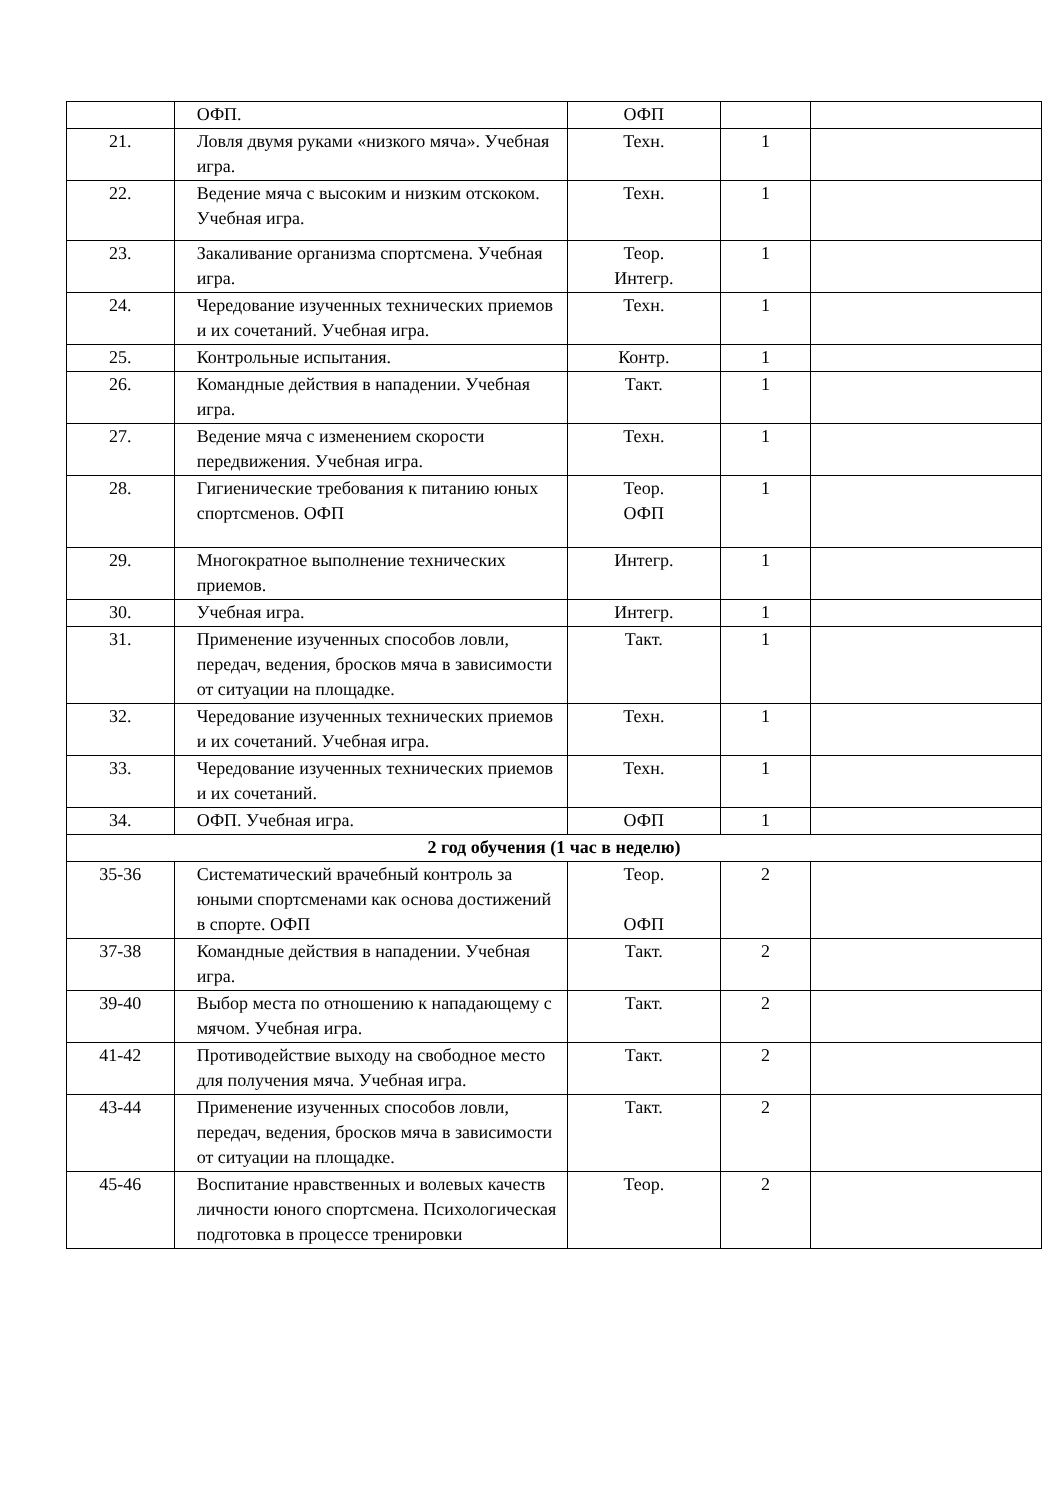| | ОФП. | ОФП | | |
| 21. | Ловля двумя руками «низкого мяча». Учебная игра. | Техн. | 1 | |
| 22. | Ведение мяча с высоким и низким отскоком. Учебная игра. | Техн. | 1 | |
| 23. | Закаливание организма спортсмена. Учебная игра. | Теор. Интегр. | 1 | |
| 24. | Чередование изученных технических приемов и их сочетаний. Учебная игра. | Техн. | 1 | |
| 25. | Контрольные испытания. | Контр. | 1 | |
| 26. | Командные действия в нападении. Учебная игра. | Такт. | 1 | |
| 27. | Ведение мяча с изменением скорости передвижения. Учебная игра. | Техн. | 1 | |
| 28. | Гигиенические требования к питанию юных спортсменов. ОФП | Теор. ОФП | 1 | |
| 29. | Многократное выполнение технических приемов. | Интегр. | 1 | |
| 30. | Учебная игра. | Интегр. | 1 | |
| 31. | Применение изученных способов ловли, передач, ведения, бросков мяча в зависимости от ситуации на площадке. | Такт. | 1 | |
| 32. | Чередование изученных технических приемов и их сочетаний. Учебная игра. | Техн. | 1 | |
| 33. | Чередование изученных технических приемов и их сочетаний. | Техн. | 1 | |
| 34. | ОФП. Учебная игра. | ОФП | 1 | |
| 2 год обучения (1 час в неделю) | | | | |
| 35-36 | Систематический врачебный контроль за юными спортсменами как основа достижений в спорте. ОФП | Теор. ОФП | 2 | |
| 37-38 | Командные действия в нападении. Учебная игра. | Такт. | 2 | |
| 39-40 | Выбор места по отношению к нападающему с мячом. Учебная игра. | Такт. | 2 | |
| 41-42 | Противодействие выходу на свободное место для получения мяча. Учебная игра. | Такт. | 2 | |
| 43-44 | Применение изученных способов ловли, передач, ведения, бросков мяча в зависимости от ситуации на площадке. | Такт. | 2 | |
| 45-46 | Воспитание нравственных и волевых качеств личности юного спортсмена. Психологическая подготовка в процессе тренировки | Теор. | 2 | |